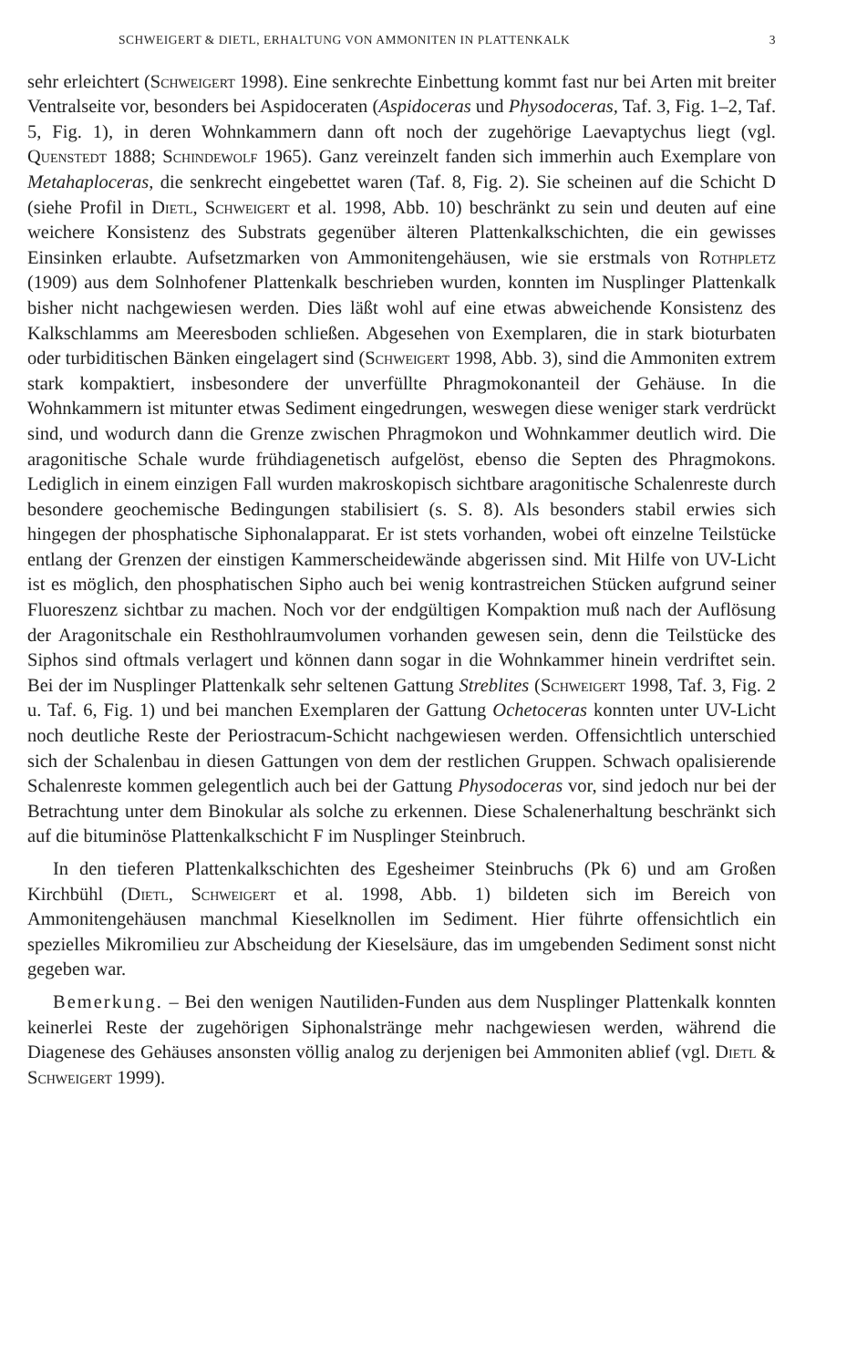SCHWEIGERT & DIETL, ERHALTUNG VON AMMONITEN IN PLATTENKALK 3
sehr erleichtert (Schweigert 1998). Eine senkrechte Einbettung kommt fast nur bei Arten mit breiter Ventralseite vor, besonders bei Aspidoceraten (Aspidoceras und Physodoceras, Taf. 3, Fig. 1–2, Taf. 5, Fig. 1), in deren Wohnkammern dann oft noch der zugehörige Laevaptychus liegt (vgl. Quenstedt 1888; Schindewolf 1965). Ganz vereinzelt fanden sich immerhin auch Exemplare von Metahaploceras, die senkrecht eingebettet waren (Taf. 8, Fig. 2). Sie scheinen auf die Schicht D (siehe Profil in Dietl, Schweigert et al. 1998, Abb. 10) beschränkt zu sein und deuten auf eine weichere Konsistenz des Substrats gegenüber älteren Plattenkalkschichten, die ein gewisses Einsinken erlaubte. Aufsetzmarken von Ammonitengehäusen, wie sie erstmals von Rothpletz (1909) aus dem Solnhofener Plattenkalk beschrieben wurden, konnten im Nusplinger Plattenkalk bisher nicht nachgewiesen werden. Dies läßt wohl auf eine etwas abweichende Konsistenz des Kalkschlamms am Meeresboden schließen. Abgesehen von Exemplaren, die in stark bioturbaten oder turbiditischen Bänken eingelagert sind (Schweigert 1998, Abb. 3), sind die Ammoniten extrem stark kompaktiert, insbesondere der unverfüllte Phragmokonanteil der Gehäuse. In die Wohnkammern ist mitunter etwas Sediment eingedrungen, weswegen diese weniger stark verdrückt sind, und wodurch dann die Grenze zwischen Phragmokon und Wohnkammer deutlich wird. Die aragonitische Schale wurde frühdiagenetisch aufgelöst, ebenso die Septen des Phragmokons. Lediglich in einem einzigen Fall wurden makroskopisch sichtbare aragonitische Schalenreste durch besondere geochemische Bedingungen stabilisiert (s. S. 8). Als besonders stabil erwies sich hingegen der phosphatische Siphonalapparat. Er ist stets vorhanden, wobei oft einzelne Teilstücke entlang der Grenzen der einstigen Kammerscheidewände abgerissen sind. Mit Hilfe von UV-Licht ist es möglich, den phosphatischen Sipho auch bei wenig kontrastreichen Stücken aufgrund seiner Fluoreszenz sichtbar zu machen. Noch vor der endgültigen Kompaktion muß nach der Auflösung der Aragonitschale ein Resthohlraumvolumen vorhanden gewesen sein, denn die Teilstücke des Siphos sind oftmals verlagert und können dann sogar in die Wohnkammer hinein verdriftet sein. Bei der im Nusplinger Plattenkalk sehr seltenen Gattung Streblites (Schweigert 1998, Taf. 3, Fig. 2 u. Taf. 6, Fig. 1) und bei manchen Exemplaren der Gattung Ochetoceras konnten unter UV-Licht noch deutliche Reste der Periostracum-Schicht nachgewiesen werden. Offensichtlich unterschied sich der Schalenbau in diesen Gattungen von dem der restlichen Gruppen. Schwach opalisierende Schalenreste kommen gelegentlich auch bei der Gattung Physodoceras vor, sind jedoch nur bei der Betrachtung unter dem Binokular als solche zu erkennen. Diese Schalenerhaltung beschränkt sich auf die bituminöse Plattenkalkschicht F im Nusplinger Steinbruch.
In den tieferen Plattenkalkschichten des Egesheimer Steinbruchs (Pk 6) und am Großen Kirchbühl (Dietl, Schweigert et al. 1998, Abb. 1) bildeten sich im Bereich von Ammonitengehäusen manchmal Kieselknollen im Sediment. Hier führte offensichtlich ein spezielles Mikromilieu zur Abscheidung der Kieselsäure, das im umgebenden Sediment sonst nicht gegeben war.
Bemerkung. – Bei den wenigen Nautiliden-Funden aus dem Nusplinger Plattenkalk konnten keinerlei Reste der zugehörigen Siphonalstränge mehr nachgewiesen werden, während die Diagenese des Gehäuses ansonsten völlig analog zu derjenigen bei Ammoniten ablief (vgl. Dietl & Schweigert 1999).